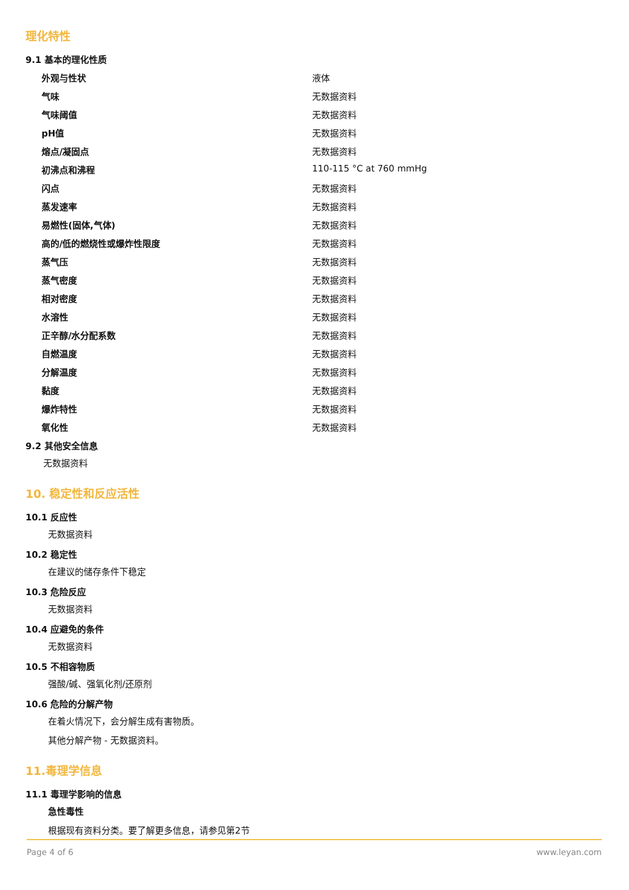理化特性
9.1 基本的理化性质
| 外观与性状 | 液体 |
| 气味 | 无数据资料 |
| 气味阈值 | 无数据资料 |
| pH值 | 无数据资料 |
| 熔点/凝固点 | 无数据资料 |
| 初沸点和沸程 | 110-115 °C at 760 mmHg |
| 闪点 | 无数据资料 |
| 蒸发速率 | 无数据资料 |
| 易燃性(固体,气体) | 无数据资料 |
| 高的/低的燃烧性或爆炸性限度 | 无数据资料 |
| 蒸气压 | 无数据资料 |
| 蒸气密度 | 无数据资料 |
| 相对密度 | 无数据资料 |
| 水溶性 | 无数据资料 |
| 正辛醇/水分配系数 | 无数据资料 |
| 自燃温度 | 无数据资料 |
| 分解温度 | 无数据资料 |
| 黏度 | 无数据资料 |
| 爆炸特性 | 无数据资料 |
| 氧化性 | 无数据资料 |
9.2 其他安全信息
无数据资料
10. 稳定性和反应活性
10.1 反应性
无数据资料
10.2 稳定性
在建议的储存条件下稳定
10.3 危险反应
无数据资料
10.4 应避免的条件
无数据资料
10.5 不相容物质
强酸/碱、强氧化剂/还原剂
10.6 危险的分解产物
在着火情况下，会分解生成有害物质。
其他分解产物 - 无数据资料。
11.毒理学信息
11.1 毒理学影响的信息
急性毒性
根据现有资料分类。要了解更多信息，请参见第2节
Page 4 of 6 www.leyan.com